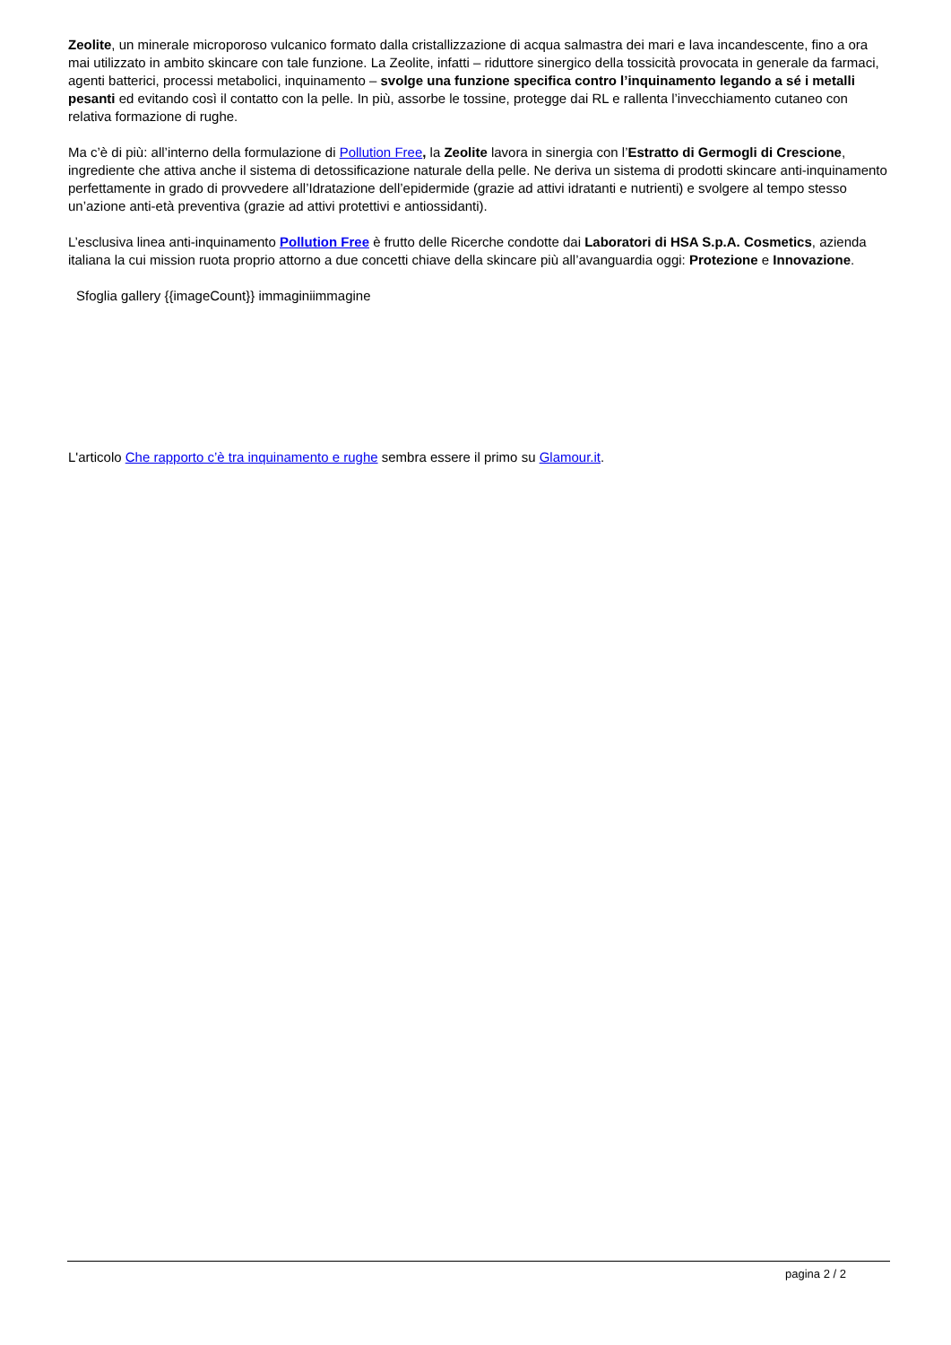Zeolite, un minerale microporoso vulcanico formato dalla cristallizzazione di acqua salmastra dei mari e lava incandescente, fino a ora mai utilizzato in ambito skincare con tale funzione. La Zeolite, infatti – riduttore sinergico della tossicità provocata in generale da farmaci, agenti batterici, processi metabolici, inquinamento – svolge una funzione specifica contro l’inquinamento legando a sé i metalli pesanti ed evitando così il contatto con la pelle. In più, assorbe le tossine, protegge dai RL e rallenta l’invecchiamento cutaneo con relativa formazione di rughe.
Ma c’è di più: all’interno della formulazione di Pollution Free, la Zeolite lavora in sinergia con l’Estratto di Germogli di Crescione, ingrediente che attiva anche il sistema di detossificazione naturale della pelle. Ne deriva un sistema di prodotti skincare anti-inquinamento perfettamente in grado di provvedere all’Idratazione dell’epidermide (grazie ad attivi idratanti e nutrienti) e svolgere al tempo stesso un’azione anti-età preventiva (grazie ad attivi protettivi e antiossidanti).
L’esclusiva linea anti-inquinamento Pollution Free è frutto delle Ricerche condotte dai Laboratori di HSA S.p.A. Cosmetics, azienda italiana la cui mission ruota proprio attorno a due concetti chiave della skincare più all’avanguardia oggi: Protezione e Innovazione.
Sfoglia gallery {{imageCount}} immaginiimmagine
L'articolo Che rapporto c’è tra inquinamento e rughe sembra essere il primo su Glamour.it.
pagina 2 / 2